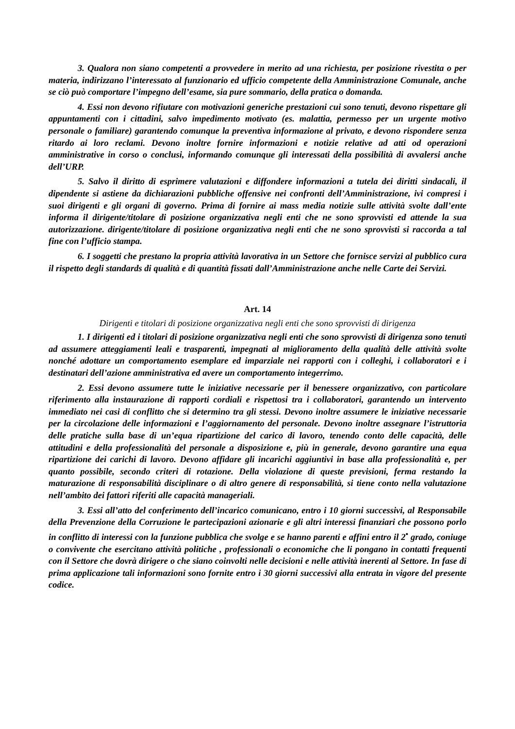3. Qualora non siano competenti a provvedere in merito ad una richiesta, per posizione rivestita o per materia, indirizzano l’interessato al funzionario ed ufficio competente della Amministrazione Comunale, anche se ciò può comportare l’impegno dell’esame, sia pure sommario, della pratica o domanda.
4. Essi non devono rifiutare con motivazioni generiche prestazioni cui sono tenuti, devono rispettare gli appuntamenti con i cittadini, salvo impedimento motivato (es. malattia, permesso per un urgente motivo personale o familiare) garantendo comunque la preventiva informazione al privato, e devono rispondere senza ritardo ai loro reclami. Devono inoltre fornire informazioni e notizie relative ad atti od operazioni amministrative in corso o conclusi, informando comunque gli interessati della possibilità di avvalersi anche dell’URP.
5. Salvo il diritto di esprimere valutazioni e diffondere informazioni a tutela dei diritti sindacali, il dipendente si astiene da dichiarazioni pubbliche offensive nei confronti dell’Amministrazione, ivi compresi i suoi dirigenti e gli organi di governo. Prima di fornire ai mass media notizie sulle attività svolte dall’ente informa il dirigente/titolare di posizione organizzativa negli enti che ne sono sprovvisti ed attende la sua autorizzazione. dirigente/titolare di posizione organizzativa negli enti che ne sono sprovvisti si raccorda a tal fine con l’ufficio stampa.
6. I soggetti che prestano la propria attività lavorativa in un Settore che fornisce servizi al pubblico cura il rispetto degli standards di qualità e di quantità fissati dall’Amministrazione anche nelle Carte dei Servizi.
Art. 14
Dirigenti e titolari di posizione organizzativa negli enti che sono sprovvisti di dirigenza
1. I dirigenti ed i titolari di posizione organizzativa negli enti che sono sprovvisti di dirigenza sono tenuti ad assumere atteggiamenti leali e trasparenti, impegnati al miglioramento della qualità delle attività svolte nonché adottare un comportamento esemplare ed imparziale nei rapporti con i colleghi, i collaboratori e i destinatari dell’azione amministrativa ed avere un comportamento integerrimo.
2. Essi devono assumere tutte le iniziative necessarie per il benessere organizzativo, con particolare riferimento alla instaurazione di rapporti cordiali e rispettosi tra i collaboratori, garantendo un intervento immediato nei casi di conflitto che si determino tra gli stessi. Devono inoltre assumere le iniziative necessarie per la circolazione delle informazioni e l’aggiornamento del personale. Devono inoltre assegnare l’istruttoria delle pratiche sulla base di un’equa ripartizione del carico di lavoro, tenendo conto delle capacità, delle attitudini e della professionalità del personale a disposizione e, più in generale, devono garantire una equa ripartizione dei carichi di lavoro. Devono affidare gli incarichi aggiuntivi in base alla professionalità e, per quanto possibile, secondo criteri di rotazione. Della violazione di queste previsioni, ferma restando la maturazione di responsabilità disciplinare o di altro genere di responsabilità, si tiene conto nella valutazione nell’ambito dei fattori riferiti alle capacità manageriali.
3. Essi all’atto del conferimento dell’incarico comunicano, entro i 10 giorni successivi, al Responsabile della Prevenzione della Corruzione le partecipazioni azionarie e gli altri interessi finanziari che possono porlo in conflitto di interessi con la funzione pubblica che svolge e se hanno parenti e affini entro il 2<sup>•</sup> grado, coniuge o convivente che esercitano attività politiche , professionali o economiche che li pongano in contatti frequenti con il Settore che dovrà dirigere o che siano coinvolti nelle decisioni e nelle attività inerenti al Settore. In fase di prima applicazione tali informazioni sono fornite entro i 30 giorni successivi alla entrata in vigore del presente codice.